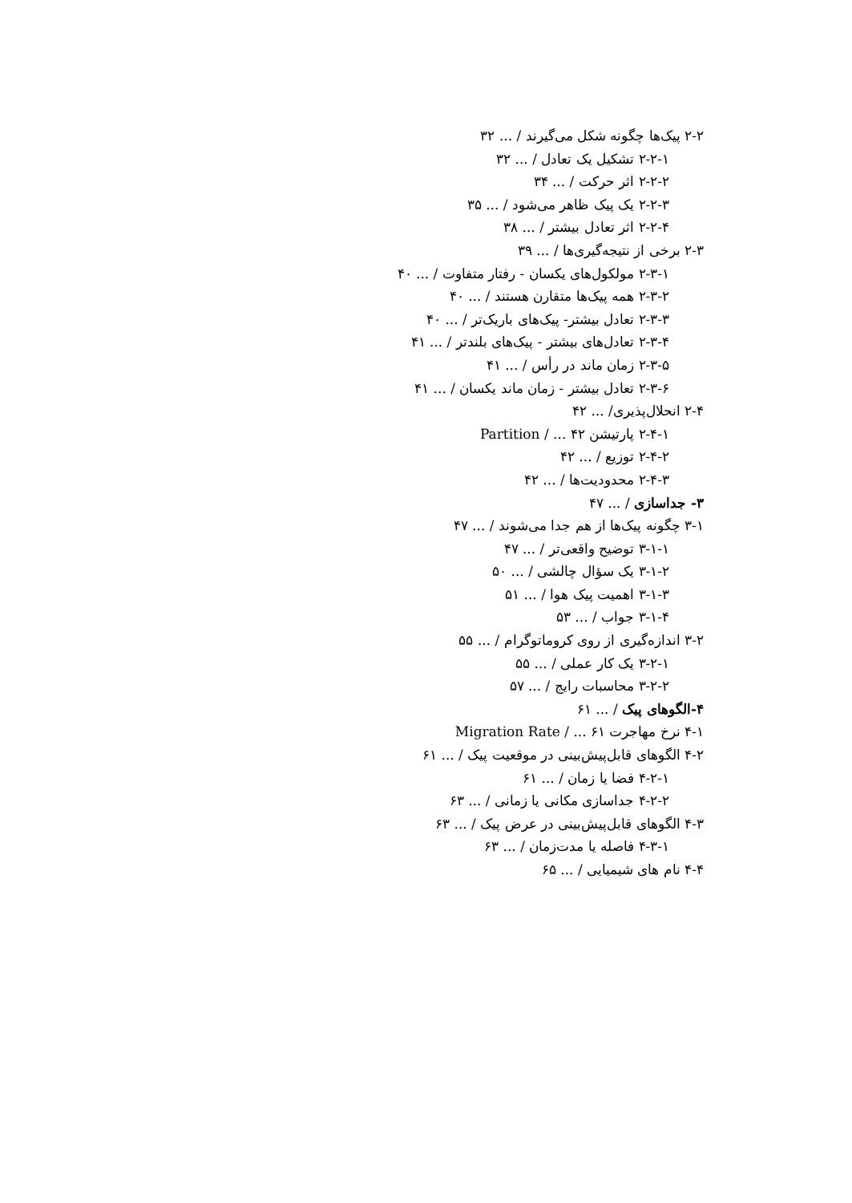۲-۲ پیک‌ها چگونه شکل می‌گیرند / ... ۳۲
۲-۲-۱ تشکیل یک تعادل / ... ۳۲
۲-۲-۲ اثر حرکت / ... ۳۴
۲-۲-۳ یک پیک ظاهر می‌شود / ... ۳۵
۲-۲-۴ اثر تعادل بیشتر / ... ۳۸
۲-۳ برخی از نتیجه‌گیری‌ها / ... ۳۹
۲-۳-۱ مولکول‌های یکسان - رفتار متفاوت / ... ۴۰
۲-۳-۲ همه پیک‌ها متقارن هستند / ... ۴۰
۲-۳-۳ تعادل بیشتر- پیک‌های باریک‌تر / ... ۴۰
۲-۳-۴ تعادل‌های بیشتر - پیک‌های بلندتر / ... ۴۱
۲-۳-۵ زمان ماند در رأس / ... ۴۱
۲-۳-۶ تعادل بیشتر - زمان ماند یکسان / ... ۴۱
۲-۴ انحلال‌پذیری/ ... ۴۲
۲-۴-۱ پارتیشن Partition / ... ۴۲
۲-۴-۲ توزیع / ... ۴۲
۲-۴-۳ محدودیت‌ها / ... ۴۲
۳- جداسازی / ... ۴۷
۳-۱ چگونه پیک‌ها از هم جدا می‌شوند / ... ۴۷
۳-۱-۱ توضیح واقعی‌تر / ... ۴۷
۳-۱-۲ یک سؤال چالشی / ... ۵۰
۳-۱-۳ اهمیت پیک هوا / ... ۵۱
۳-۱-۴ جواب / ... ۵۳
۳-۲ اندازه‌گیری از روی کروماتوگرام / ... ۵۵
۳-۲-۱ یک کار عملی / ... ۵۵
۳-۲-۲ محاسبات رایج / ... ۵۷
۴-الگوهای پیک / ... ۶۱
۴-۱ نرخ مهاجرت Migration Rate / ... ۶۱
۴-۲ الگوهای قابل‌پیش‌بینی در موقعیت پیک / ... ۶۱
۴-۲-۱ فضا یا زمان / ... ۶۱
۴-۲-۲ جداسازی مکانی یا زمانی / ... ۶۳
۴-۳ الگوهای قابل‌پیش‌بینی در عرض پیک / ... ۶۳
۴-۳-۱ فاصله یا مدت‌زمان / ... ۶۳
۴-۴ نام های شیمیایی / ... ۶۵